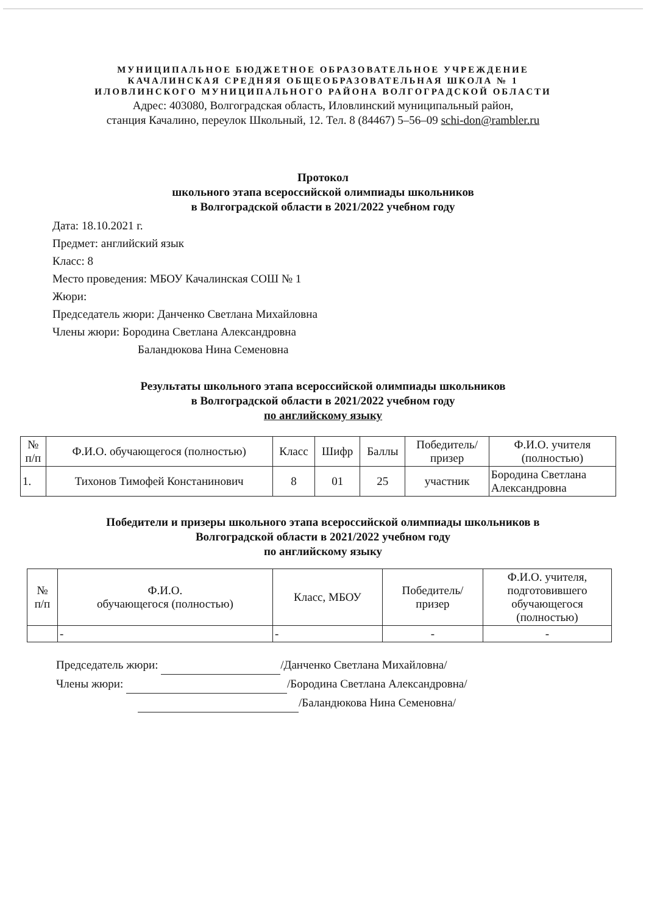МУНИЦИПАЛЬНОЕ БЮДЖЕТНОЕ ОБРАЗОВАТЕЛЬНОЕ УЧРЕЖДЕНИЕ
КАЧАЛИНСКАЯ СРЕДНЯЯ ОБЩЕОБРАЗОВАТЕЛЬНАЯ ШКОЛА № 1
ИЛОВЛИНСКОГО МУНИЦИПАЛЬНОГО РАЙОНА ВОЛГОГРАДСКОЙ ОБЛАСТИ
Адрес: 403080, Волгоградская область, Иловлинский муниципальный район,
станция Качалино, переулок Школьный, 12. Тел. 8 (84467) 5–56–09 schi-don@rambler.ru
Протокол
школьного этапа всероссийской олимпиады школьников
в Волгоградской области в 2021/2022 учебном году
Дата: 18.10.2021 г.
Предмет: английский язык
Класс: 8
Место проведения: МБОУ Качалинская СОШ № 1
Жюри:
Председатель жюри: Данченко Светлана Михайловна
Члены жюри: Бородина Светлана Александровна
Баландюкова Нина Семеновна
Результаты школьного этапа всероссийской олимпиады школьников
в Волгоградской области в 2021/2022 учебном году
по английскому языку
| № п/п | Ф.И.О. обучающегося (полностью) | Класс | Шифр | Баллы | Победитель/ призер | Ф.И.О. учителя (полностью) |
| --- | --- | --- | --- | --- | --- | --- |
| 1. | Тихонов Тимофей Констанинович | 8 | 01 | 25 | участник | Бородина Светлана Александровна |
Победители и призеры школьного этапа всероссийской олимпиады школьников в
Волгоградской области в 2021/2022 учебном году
по английскому языку
| № п/п | Ф.И.О. обучающегося (полностью) | Класс, МБОУ | Победитель/ призер | Ф.И.О. учителя, подготовившего обучающегося (полностью) |
| --- | --- | --- | --- | --- |
| | - | - | - | - |
Председатель жюри: /Данченко Светлана Михайловна/
Члены жюри: /Бородина Светлана Александровна/
/Баландюкова Нина Семеновна/